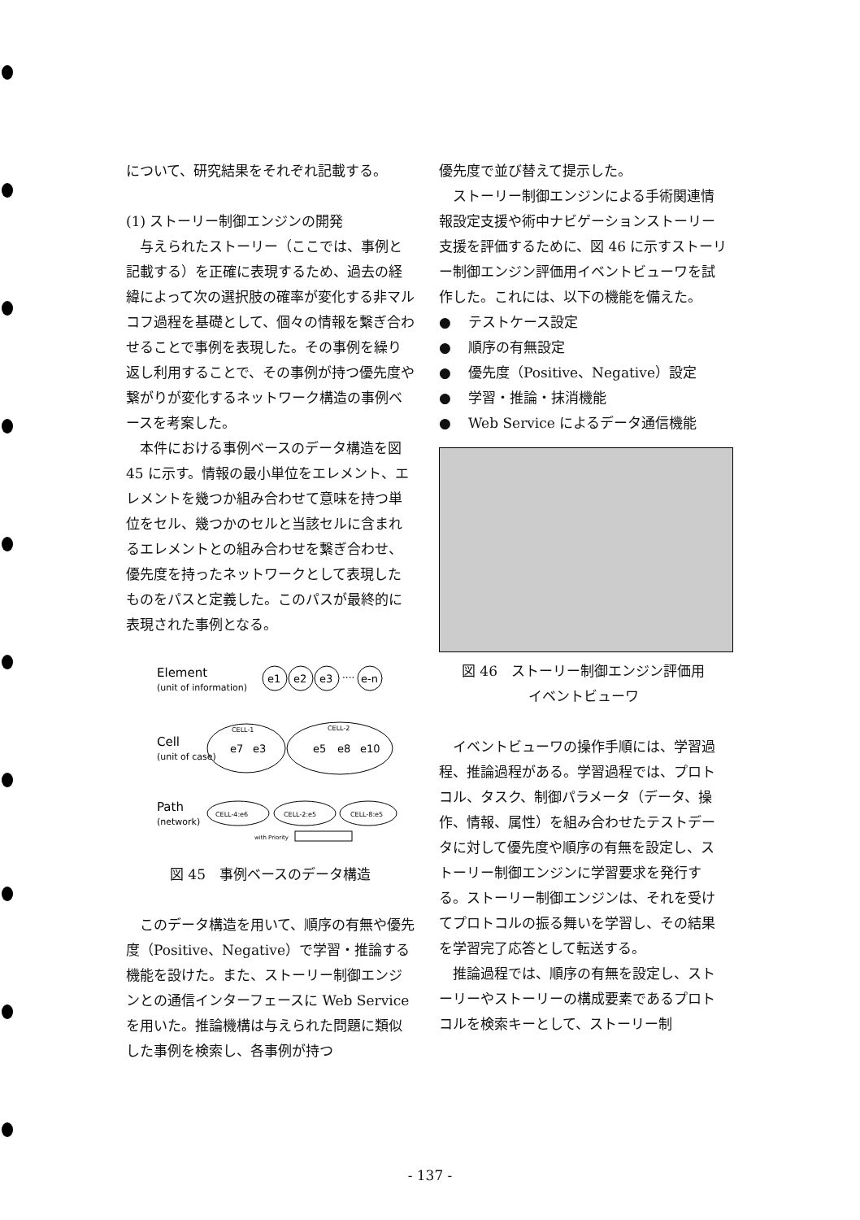について、研究結果をそれぞれ記載する。
(1) ストーリー制御エンジンの開発
与えられたストーリー（ここでは、事例と記載する）を正確に表現するため、過去の経緯によって次の選択肢の確率が変化する非マルコフ過程を基礎として、個々の情報を繋ぎ合わせることで事例を表現した。その事例を繰り返し利用することで、その事例が持つ優先度や繋がりが変化するネットワーク構造の事例ベースを考案した。
本件における事例ベースのデータ構造を図 45 に示す。情報の最小単位をエレメント、エレメントを幾つか組み合わせて意味を持つ単位をセル、幾つかのセルと当該セルに含まれるエレメントとの組み合わせを繋ぎ合わせ、優先度を持ったネットワークとして表現したものをパスと定義した。このパスが最終的に表現された事例となる。
Element
(unit of information)
e1
e2
e3
····
e-n
Cell
(unit of case)
CELL-1
e7
e3
CELL-2
e5
e8
e10
Path
(network)
CELL-4:e6
CELL-2:e5
CELL-8:e5
with Priority
図 45　事例ベースのデータ構造
このデータ構造を用いて、順序の有無や優先度（Positive、Negative）で学習・推論する機能を設けた。また、ストーリー制御エンジンとの通信インターフェースに Web Service を用いた。推論機構は与えられた問題に類似した事例を検索し、各事例が持つ
優先度で並び替えて提示した。
ストーリー制御エンジンによる手術関連情報設定支援や術中ナビゲーションストーリー支援を評価するために、図 46 に示すストーリー制御エンジン評価用イベントビューワを試作した。これには、以下の機能を備えた。
● テストケース設定
● 順序の有無設定
● 優先度（Positive、Negative）設定
● 学習・推論・抹消機能
● Web Service によるデータ通信機能
図 46　ストーリー制御エンジン評価用
イベントビューワ
イベントビューワの操作手順には、学習過程、推論過程がある。学習過程では、プロトコル、タスク、制御パラメータ（データ、操作、情報、属性）を組み合わせたテストデータに対して優先度や順序の有無を設定し、ストーリー制御エンジンに学習要求を発行する。ストーリー制御エンジンは、それを受けてプロトコルの振る舞いを学習し、その結果を学習完了応答として転送する。
推論過程では、順序の有無を設定し、ストーリーやストーリーの構成要素であるプロトコルを検索キーとして、ストーリー制
- 137 -